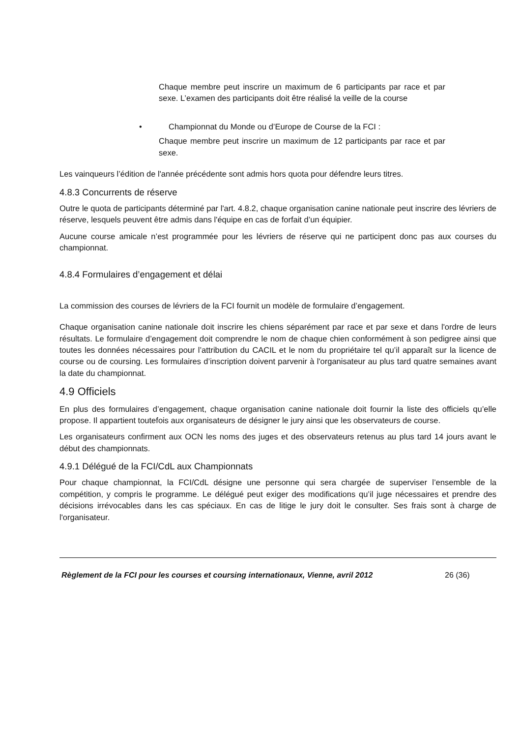Chaque membre peut inscrire un maximum de 6 participants par race et par sexe. L’examen des participants doit être réalisé la veille de la course
• Championnat du Monde ou d’Europe de Course de la FCI :
Chaque membre peut inscrire un maximum de 12 participants par race et par sexe.
Les vainqueurs l’édition de l'année précédente sont admis hors quota pour défendre leurs titres.
4.8.3 Concurrents de réserve
Outre le quota de participants déterminé par l'art. 4.8.2, chaque organisation canine nationale peut inscrire des lévriers de réserve, lesquels peuvent être admis dans l'équipe en cas de forfait d’un équipier.
Aucune course amicale n’est programmée pour les lévriers de réserve qui ne participent donc pas aux courses du championnat.
4.8.4 Formulaires d’engagement et délai
La commission des courses de lévriers de la FCI fournit un modèle de formulaire d’engagement.
Chaque organisation canine nationale doit inscrire les chiens séparément par race et par sexe et dans l'ordre de leurs résultats. Le formulaire d’engagement doit comprendre le nom de chaque chien conformément à son pedigree ainsi que toutes les données nécessaires pour l’attribution du CACIL et le nom du propriétaire tel qu’il apparaît sur la licence de course ou de coursing. Les formulaires d’inscription doivent parvenir à l'organisateur au plus tard quatre semaines avant la date du championnat.
4.9 Officiels
En plus des formulaires d’engagement, chaque organisation canine nationale doit fournir la liste des officiels qu’elle propose. Il appartient toutefois aux organisateurs de désigner le jury ainsi que les observateurs de course.
Les organisateurs confirment aux OCN les noms des juges et des observateurs retenus au plus tard 14 jours avant le début des championnats.
4.9.1 Délégué de la FCI/CdL aux Championnats
Pour chaque championnat, la FCI/CdL désigne une personne qui sera chargée de superviser l’ensemble de la compétition, y compris le programme. Le délégué peut exiger des modifications qu’il juge nécessaires et prendre des décisions irrévocables dans les cas spéciaux. En cas de litige le jury doit le consulter. Ses frais sont à charge de l'organisateur.
Règlement de la FCI pour les courses et coursing internationaux, Vienne, avril 2012 26 (36)